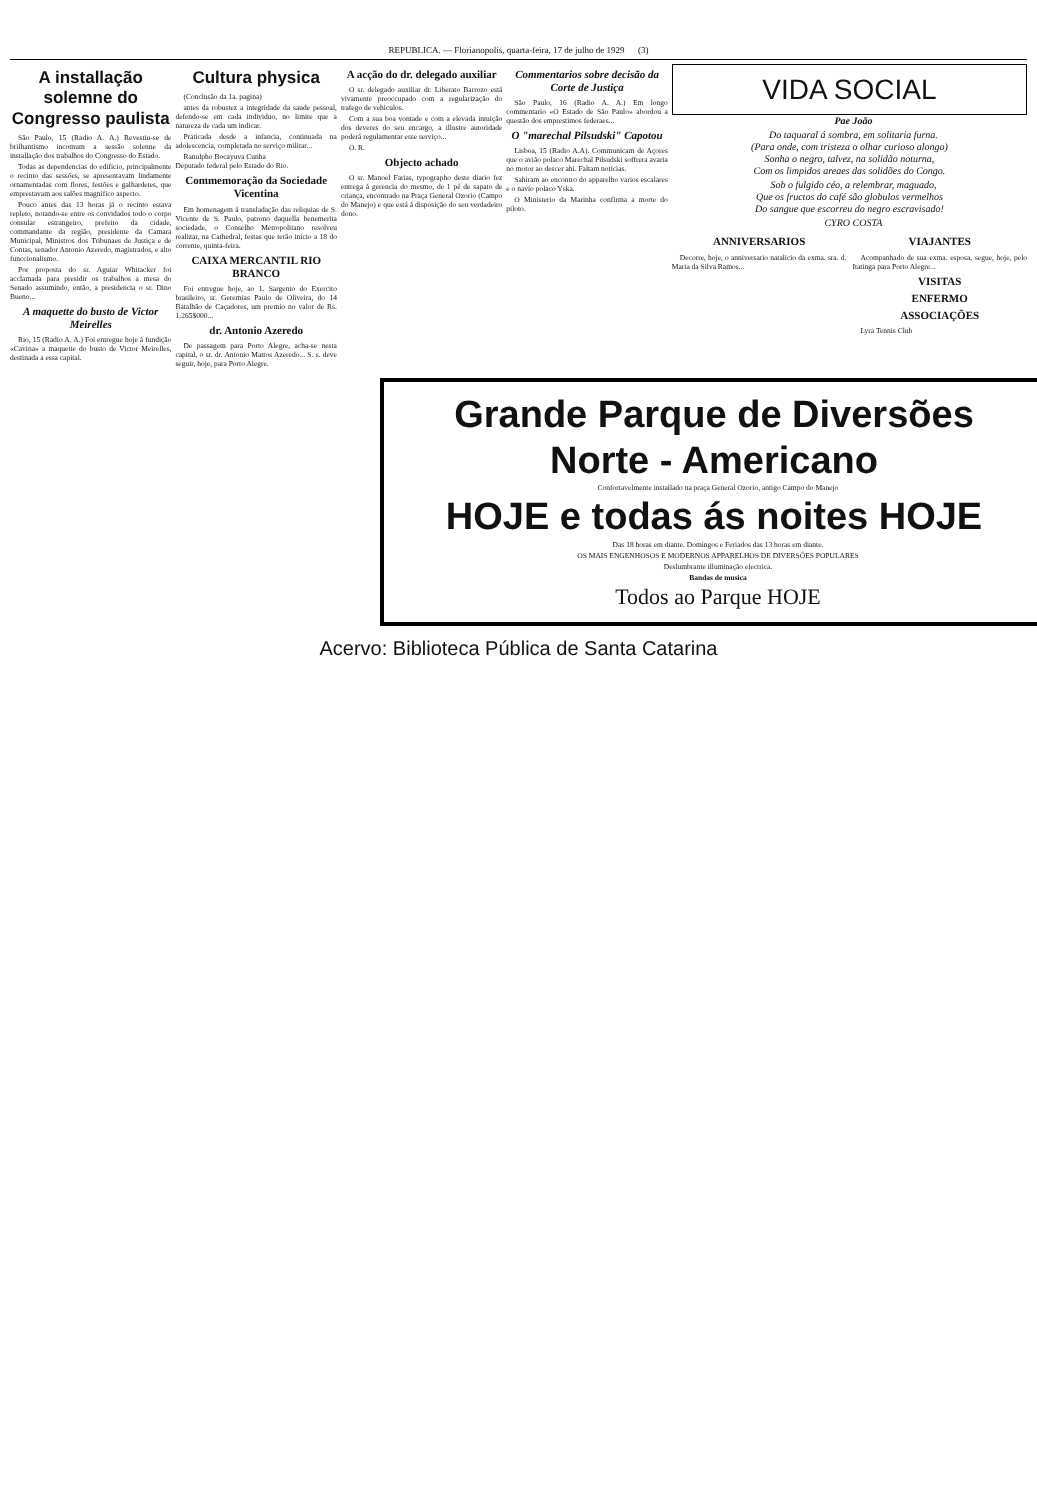REPUBLICA. — Florianopolis, quarta-feira, 17 de julho de 1929 (3)
A installação solemne do Congresso paulista
São Paulo, 15 (Radio A. A.) Revestiu-se de brilhantismo incomum a sessão solenne da installação dos trabalhos do Congresso do Estado.
Todas as dependencias do edificio, principalmente o recinto das sessões, se apresentavam lindamente ornamentadas com flores, festões e galhardetes, que emprestavam aos salões magnifico aspecto.
Pouco antes das 13 horas já o recinto estava repleto, notando-se entre os convidados todo o corpo consular estrangeiro, prefeito da cidade, commandante da região, presidente da Camara Municipal, Ministros dos Tribunaes de Justiça e de Contas, senador Antonio Azeredo, magistrados, e alto funccionalismo.
Por proposta do sr. Aguiar Whitacker foi acclamada para presidir os trabalhos a mesa do Senado assumindo, então, a presidencia o sr. Dino Bueno...
A maquette do busto de Victor Meirelles
Rio, 15 (Radio A. A.) Foi entregue hoje á fundição «Cavina» a maquette do busto de Victor Meirelles, destinada a essa capital.
Cultura physica
(Conclusão da 1a. pagina)
antes da robustez a integridade da saude pessoal, defendo-se em cada individuo, no limite que a natureza de cada um indicar.
Praticada desde a infancia, continuada na adolescencia, completada no serviço militar...
Ranulpho Bocayuva Cunha
Deputado federal pelo Estado do Rio.
Commemoração da Sociedade Vicentina
Em homenagem á transladação das reliquias de S. Vicente de S. Paulo, patrono daquella benemerita sociedade, o Conselho Metropolitano resolveu realizar, na Cathedral, festas que terão inicio a 18 do corrente, quinta-feira.
CAIXA MERCANTIL RIO BRANCO
Foi entregue hoje, ao 1. Sargento do Exercito brasileiro, sr. Geremias Paulo de Oliveira, do 14 Batalhão de Caçadores, um premio no valor de Rs. 1:265$000...
dr. Antonio Azeredo
De passagem para Porto Alegre, acha-se nesta capital, o sr. dr. Antonio Mattos Azeredo... S. s. deve seguir, hoje, para Porto Alegre.
A acção do dr. delegado auxiliar
O sr. delegado auxiliar dr. Liberato Barrozo está vivamente preoccupado com a regularização do trafego de vehiculos.
Com a sua boa vontade e com a elevada intuição dos deveres do seu encargo, a illustre autoridade poderá regulamentar esse serviço...
O. R.
Objecto achado
O sr. Manoel Farias, typographo deste diario fez entrega á gerencia do mesmo, de 1 pé de sapato de criança, encontrado na Praça General Ozorio (Campo do Manejo) e que está á disposição do seu verdadeiro dono.
Commentarios sobre decisão da Corte de Justiça
São Paulo, 16 (Radio A. A.) Em longo commentario «O Estado de São Paulo» abordou a questão dos emprestimos federaes...
O "marechal Pilsudski" Capotou
Lisboa, 15 (Radio A.A). Communicam de Açores que o avião polaco Marechal Pilsudski soffrera avaria no motor ao descer ahi. Faltam noticias.
Sahiram ao encontro do apparelho varios escalares e o navio polaco Yska.
O Ministerio da Marinha confirma a morte do piloto.
VIDA SOCIAL
Pae João
Do taquaral á sombra, em solitaria furna.
(Para onde, com tristeza o olhar curioso alongo)
Sonha o negro, talvez, na solidão noturna,
Com os limpidos areaes das solidões do Congo.
Sob o fulgido céo, a relembrar, maguado,
Que os fructos do café são globulos vermelhos
Do sangue que escorreu do negro escravisado!
CYRO COSTA
ANNIVERSARIOS
Decorre, hoje, o anniversario natalicio da exma. sra. d. Maria da Silva Ramos...
VIAJANTES
Acompanhado de sua exma. esposa, segue, hoje, pelo Itatinga para Porto Alegre...
VISITAS
ENFERMO
ASSOCIAÇÕES
Lyra Tennis Club
Grande Parque de Diversões
Norte - Americano
Confortavelmente installado na praça General Ozorio, antigo Campo do Manejo
HOJE e todas ás noites HOJE
Das 18 horas em diante. Domingos e Feriados das 13 horas em diante.
OS MAIS ENGENHOSOS E MODERNOS APPARELHOS DE DIVERSÕES POPULARES
Deslumbrante illuminação electrica.
Bandas de musica
Todos ao Parque HOJE
Acervo: Biblioteca Pública de Santa Catarina